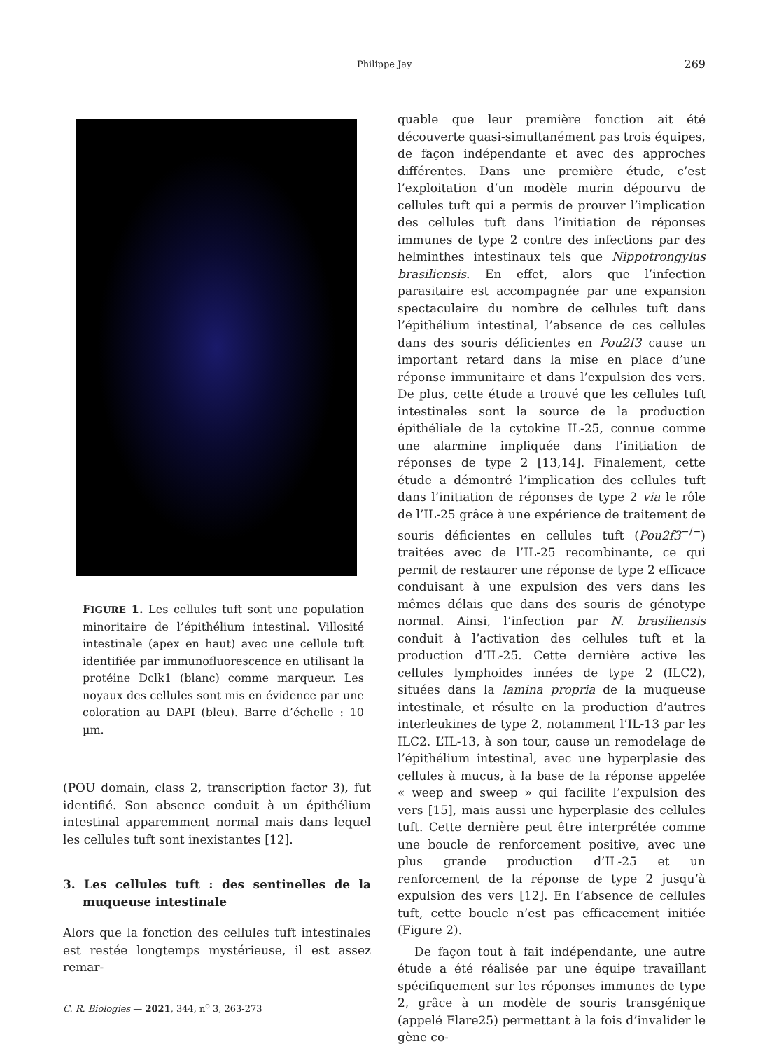Philippe Jay 269
FIGURE 1. Les cellules tuft sont une population minoritaire de l’épithélium intestinal. Villosité intestinale (apex en haut) avec une cellule tuft identifiée par immunofluorescence en utilisant la protéine Dclk1 (blanc) comme marqueur. Les noyaux des cellules sont mis en évidence par une coloration au DAPI (bleu). Barre d’échelle : 10 µm.
(POU domain, class 2, transcription factor 3), fut identifié. Son absence conduit à un épithélium intestinal apparemment normal mais dans lequel les cellules tuft sont inexistantes [12].
3. Les cellules tuft : des sentinelles de la muqueuse intestinale
Alors que la fonction des cellules tuft intestinales est restée longtemps mystérieuse, il est assez remar-
quable que leur première fonction ait été découverte quasi-simultanément pas trois équipes, de façon indépendante et avec des approches différentes. Dans une première étude, c’est l’exploitation d’un modèle murin dépourvu de cellules tuft qui a permis de prouver l’implication des cellules tuft dans l’initiation de réponses immunes de type 2 contre des infections par des helminthes intestinaux tels que Nippotrongylus brasiliensis. En effet, alors que l’infection parasitaire est accompagnée par une expansion spectaculaire du nombre de cellules tuft dans l’épithélium intestinal, l’absence de ces cellules dans des souris déficientes en Pou2f3 cause un important retard dans la mise en place d’une réponse immunitaire et dans l’expulsion des vers. De plus, cette étude a trouvé que les cellules tuft intestinales sont la source de la production épithéliale de la cytokine IL-25, connue comme une alarmine impliquée dans l’initiation de réponses de type 2 [13,14]. Finalement, cette étude a démontré l’implication des cellules tuft dans l’initiation de réponses de type 2 via le rôle de l’IL-25 grâce à une expérience de traitement de souris déficientes en cellules tuft (Pou2f3<sup>−/−</sup>) traitées avec de l’IL-25 recombinante, ce qui permit de restaurer une réponse de type 2 efficace conduisant à une expulsion des vers dans les mêmes délais que dans des souris de génotype normal. Ainsi, l’infection par N. brasiliensis conduit à l’activation des cellules tuft et la production d’IL-25. Cette dernière active les cellules lymphoides innées de type 2 (ILC2), situées dans la lamina propria de la muqueuse intestinale, et résulte en la production d’autres interleukines de type 2, notamment l’IL-13 par les ILC2. L’IL-13, à son tour, cause un remodelage de l’épithélium intestinal, avec une hyperplasie des cellules à mucus, à la base de la réponse appelée « weep and sweep » qui facilite l’expulsion des vers [15], mais aussi une hyperplasie des cellules tuft. Cette dernière peut être interprétée comme une boucle de renforcement positive, avec une plus grande production d’IL-25 et un renforcement de la réponse de type 2 jusqu’à expulsion des vers [12]. En l’absence de cellules tuft, cette boucle n’est pas efficacement initiée (Figure 2).
De façon tout à fait indépendante, une autre étude a été réalisée par une équipe travaillant spécifiquement sur les réponses immunes de type 2, grâce à un modèle de souris transgénique (appelé Flare25) permettant à la fois d’invalider le gène co-
C. R. Biologies — 2021, 344, n<sup>o</sup> 3, 263-273